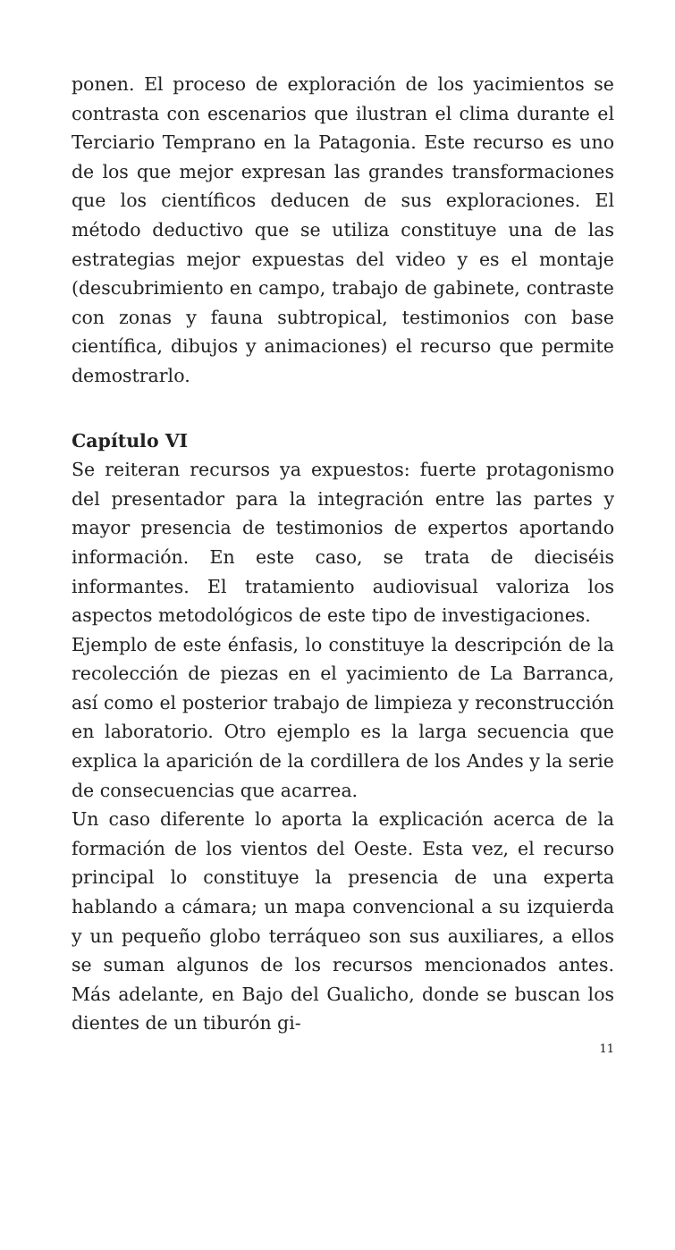ponen. El proceso de exploración de los yacimientos se contrasta con escenarios que ilustran el clima durante el Terciario Temprano en la Patagonia. Este recurso es uno de los que mejor expresan las grandes transformaciones que los científicos deducen de sus exploraciones. El método deductivo que se utiliza constituye una de las estrategias mejor expuestas del video y es el montaje (descubrimiento en campo, trabajo de gabinete, contraste con zonas y fauna subtropical, testimonios con base científica, dibujos y animaciones) el recurso que permite demostrarlo.
Capítulo VI
Se reiteran recursos ya expuestos: fuerte protagonismo del presentador para la integración entre las partes y mayor presencia de testimonios de expertos aportando información. En este caso, se trata de dieciséis informantes. El tratamiento audiovisual valoriza los aspectos metodológicos de este tipo de investigaciones.
Ejemplo de este énfasis, lo constituye la descripción de la recolección de piezas en el yacimiento de La Barranca, así como el posterior trabajo de limpieza y reconstrucción en laboratorio. Otro ejemplo es la larga secuencia que explica la aparición de la cordillera de los Andes y la serie de consecuencias que acarrea.
Un caso diferente lo aporta la explicación acerca de la formación de los vientos del Oeste. Esta vez, el recurso principal lo constituye la presencia de una experta hablando a cámara; un mapa convencional a su izquierda y un pequeño globo terráqueo son sus auxiliares, a ellos se suman algunos de los recursos mencionados antes. Más adelante, en Bajo del Gualicho, donde se buscan los dientes de un tiburón gi-
11